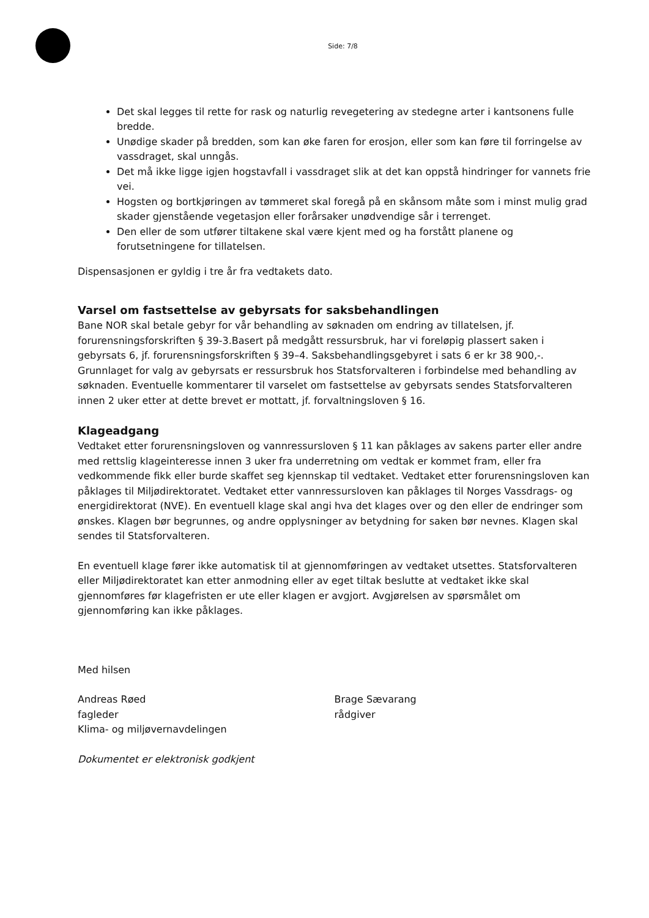Side: 7/8
Det skal legges til rette for rask og naturlig revegetering av stedegne arter i kantsonens fulle bredde.
Unødige skader på bredden, som kan øke faren for erosjon, eller som kan føre til forringelse av vassdraget, skal unngås.
Det må ikke ligge igjen hogstavfall i vassdraget slik at det kan oppstå hindringer for vannets frie vei.
Hogsten og bortkjøringen av tømmeret skal foregå på en skånsom måte som i minst mulig grad skader gjenstående vegetasjon eller forårsaker unødvendige sår i terrenget.
Den eller de som utfører tiltakene skal være kjent med og ha forstått planene og forutsetningene for tillatelsen.
Dispensasjonen er gyldig i tre år fra vedtakets dato.
Varsel om fastsettelse av gebyrsats for saksbehandlingen
Bane NOR skal betale gebyr for vår behandling av søknaden om endring av tillatelsen, jf. forurensningsforskriften § 39-3.Basert på medgått ressursbruk, har vi foreløpig plassert saken i gebyrsats 6, jf. forurensningsforskriften § 39–4. Saksbehandlingsgebyret i sats 6 er kr 38 900,-. Grunnlaget for valg av gebyrsats er ressursbruk hos Statsforvalteren i forbindelse med behandling av søknaden. Eventuelle kommentarer til varselet om fastsettelse av gebyrsats sendes Statsforvalteren innen 2 uker etter at dette brevet er mottatt, jf. forvaltningsloven § 16.
Klageadgang
Vedtaket etter forurensningsloven og vannressursloven § 11 kan påklages av sakens parter eller andre med rettslig klageinteresse innen 3 uker fra underretning om vedtak er kommet fram, eller fra vedkommende fikk eller burde skaffet seg kjennskap til vedtaket. Vedtaket etter forurensningsloven kan påklages til Miljødirektoratet. Vedtaket etter vannressursloven kan påklages til Norges Vassdrags- og energidirektorat (NVE). En eventuell klage skal angi hva det klages over og den eller de endringer som ønskes. Klagen bør begrunnes, og andre opplysninger av betydning for saken bør nevnes. Klagen skal sendes til Statsforvalteren.
En eventuell klage fører ikke automatisk til at gjennomføringen av vedtaket utsettes. Statsforvalteren eller Miljødirektoratet kan etter anmodning eller av eget tiltak beslutte at vedtaket ikke skal gjennomføres før klagefristen er ute eller klagen er avgjort. Avgjørelsen av spørsmålet om gjennomføring kan ikke påklages.
Med hilsen
Andreas Røed
fagleder
Klima- og miljøvernavdelingen
Brage Sævarang
rådgiver
Dokumentet er elektronisk godkjent